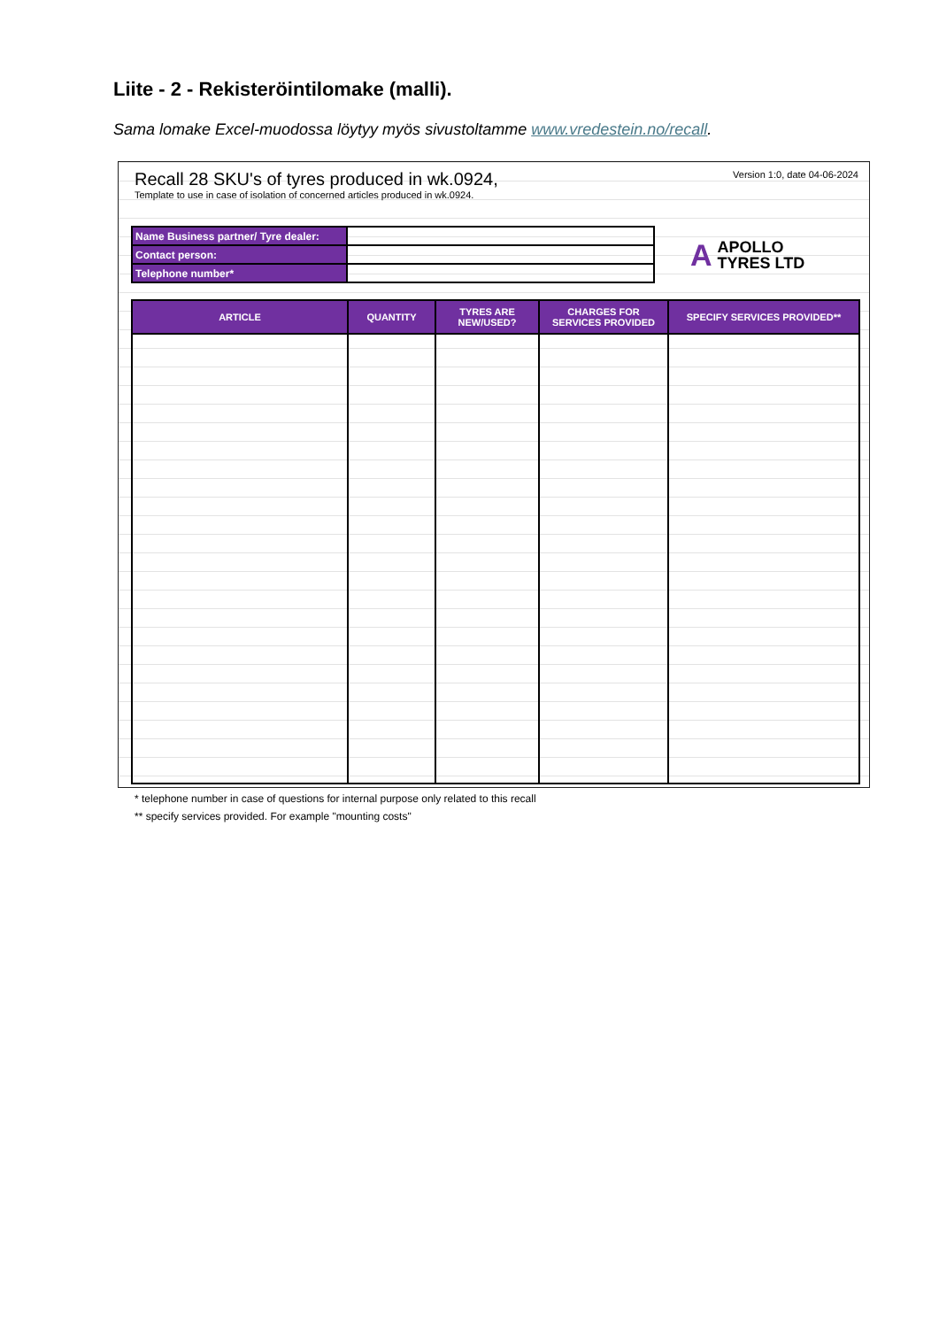Liite - 2 - Rekisteröintilomake (malli).
Sama lomake Excel-muodossa löytyy myös sivustoltamme www.vredestein.no/recall.
Recall 28 SKU's of tyres produced in wk.0924,
Template to use in case of isolation of concerned articles produced in wk.0924.
Version 1:0, date 04-06-2024
| Name Business partner/ Tyre dealer: | |
| Contact person: | |
| Telephone number* | |
A APOLLO
TYRES LTD
| ARTICLE | QUANTITY | TYRES ARE NEW/USED? | CHARGES FOR SERVICES PROVIDED | SPECIFY SERVICES PROVIDED** |
| --- | --- | --- | --- | --- |
* telephone number in case of questions for internal purpose only related to this recall
** specify services provided. For example "mounting costs"